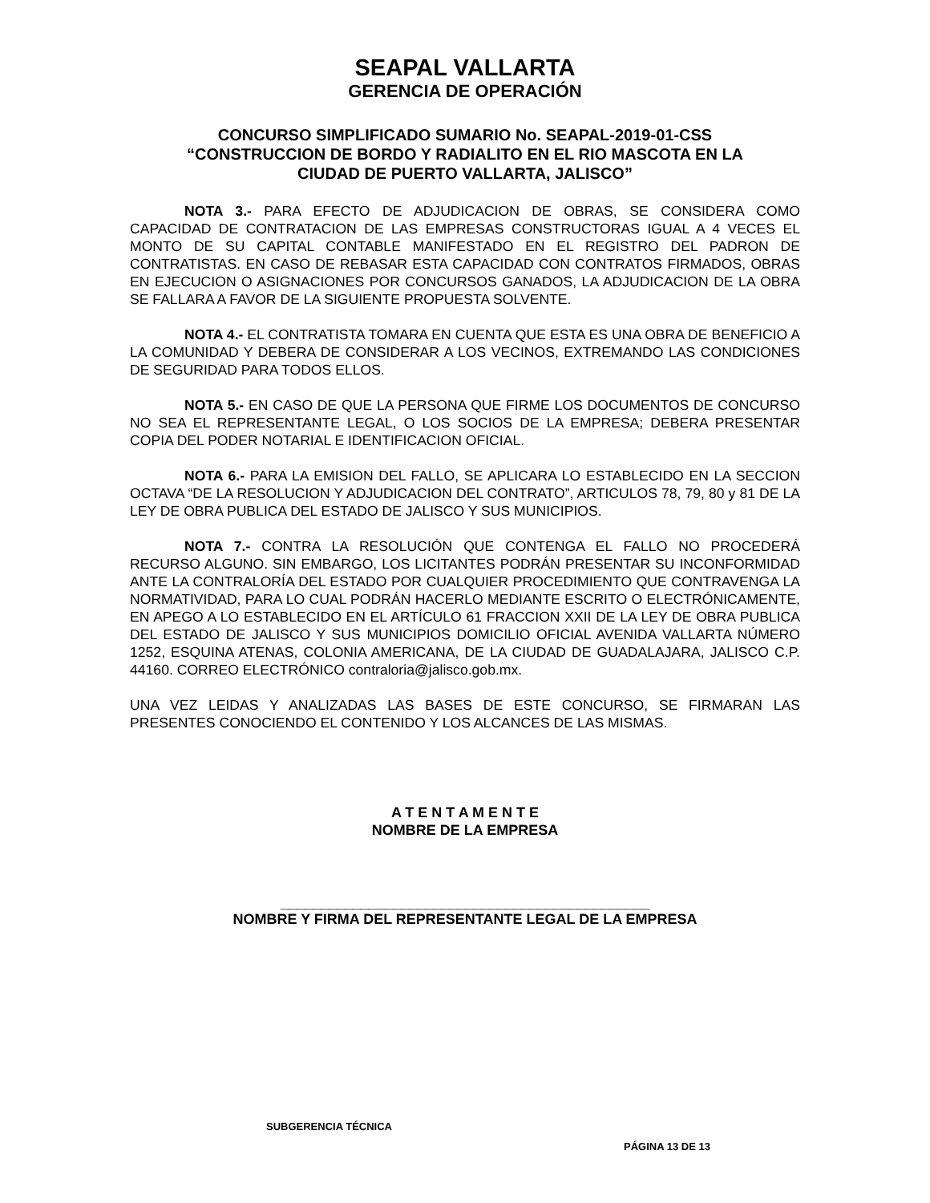SEAPAL VALLARTA
GERENCIA DE OPERACIÓN
CONCURSO SIMPLIFICADO SUMARIO No. SEAPAL-2019-01-CSS
“CONSTRUCCION DE BORDO Y RADIALITO EN EL RIO MASCOTA EN LA
CIUDAD DE PUERTO VALLARTA, JALISCO”
NOTA 3.- PARA EFECTO DE ADJUDICACION DE OBRAS, SE CONSIDERA COMO CAPACIDAD DE CONTRATACION DE LAS EMPRESAS CONSTRUCTORAS IGUAL A 4 VECES EL MONTO DE SU CAPITAL CONTABLE MANIFESTADO EN EL REGISTRO DEL PADRON DE CONTRATISTAS. EN CASO DE REBASAR ESTA CAPACIDAD CON CONTRATOS FIRMADOS, OBRAS EN EJECUCION O ASIGNACIONES POR CONCURSOS GANADOS, LA ADJUDICACION DE LA OBRA SE FALLARA A FAVOR DE LA SIGUIENTE PROPUESTA SOLVENTE.
NOTA 4.- EL CONTRATISTA TOMARA EN CUENTA QUE ESTA ES UNA OBRA DE BENEFICIO A LA COMUNIDAD Y DEBERA DE CONSIDERAR A LOS VECINOS, EXTREMANDO LAS CONDICIONES DE SEGURIDAD PARA TODOS ELLOS.
NOTA 5.- EN CASO DE QUE LA PERSONA QUE FIRME LOS DOCUMENTOS DE CONCURSO NO SEA EL REPRESENTANTE LEGAL, O LOS SOCIOS DE LA EMPRESA; DEBERA PRESENTAR COPIA DEL PODER NOTARIAL E IDENTIFICACION OFICIAL.
NOTA 6.- PARA LA EMISION DEL FALLO, SE APLICARA LO ESTABLECIDO EN LA SECCION OCTAVA “DE LA RESOLUCION Y ADJUDICACION DEL CONTRATO”, ARTICULOS 78, 79, 80 y 81 DE LA LEY DE OBRA PUBLICA DEL ESTADO DE JALISCO Y SUS MUNICIPIOS.
NOTA 7.- CONTRA LA RESOLUCIÓN QUE CONTENGA EL FALLO NO PROCEDERÁ RECURSO ALGUNO. SIN EMBARGO, LOS LICITANTES PODRÁN PRESENTAR SU INCONFORMIDAD ANTE LA CONTRALORÍA DEL ESTADO POR CUALQUIER PROCEDIMIENTO QUE CONTRAVENGA LA NORMATIVIDAD, PARA LO CUAL PODRÁN HACERLO MEDIANTE ESCRITO O ELECTRÓNICAMENTE, EN APEGO A LO ESTABLECIDO EN EL ARTÍCULO 61 FRACCION XXII DE LA LEY DE OBRA PUBLICA DEL ESTADO DE JALISCO Y SUS MUNICIPIOS DOMICILIO OFICIAL AVENIDA VALLARTA NÚMERO 1252, ESQUINA ATENAS, COLONIA AMERICANA, DE LA CIUDAD DE GUADALAJARA, JALISCO C.P. 44160. CORREO ELECTRÓNICO contraloria@jalisco.gob.mx.
UNA VEZ LEIDAS Y ANALIZADAS LAS BASES DE ESTE CONCURSO, SE FIRMARAN LAS PRESENTES CONOCIENDO EL CONTENIDO Y LOS ALCANCES DE LAS MISMAS.
A T E N T A M E N T E
NOMBRE DE LA EMPRESA
______________________________________________
NOMBRE Y FIRMA DEL REPRESENTANTE LEGAL DE LA EMPRESA
SUBGERENCIA TÉCNICA
PÁGINA 13 DE 13